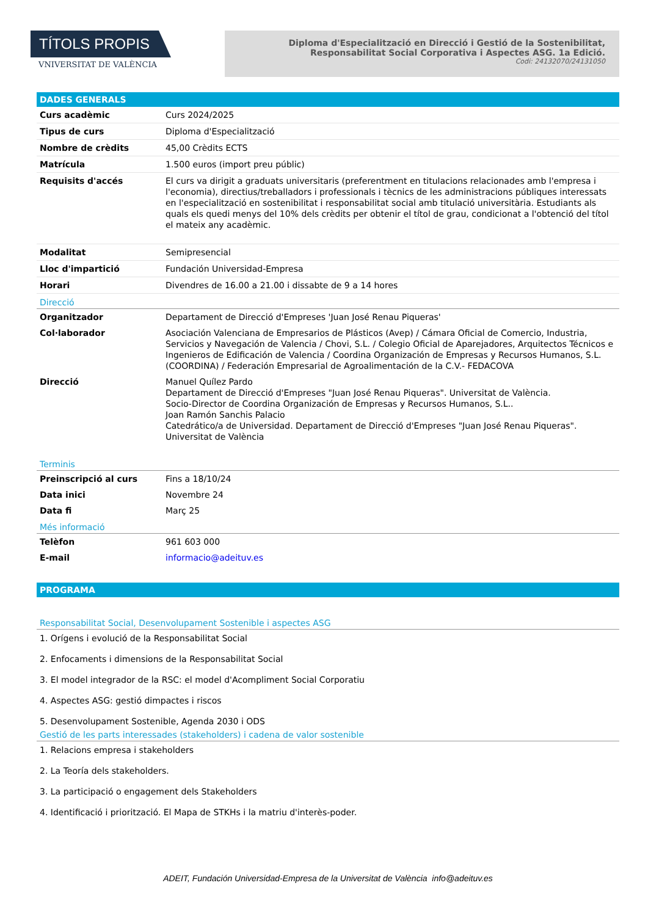TÍTOLS PROPIS
VNIVERSITAT DE VALÈNCIA
Diploma d'Especialització en Direcció i Gestió de la Sostenibilitat,
Responsabilitat Social Corporativa i Aspectes ASG. 1a Edició.
Codi: 24132070/24131050
DADES GENERALS
| Curs acadèmic | Curs 2024/2025 |
| Tipus de curs | Diploma d'Especialització |
| Nombre de crèdits | 45,00 Crèdits ECTS |
| Matrícula | 1.500 euros (import preu públic) |
| Requisits d'accés | El curs va dirigit a graduats universitaris (preferentment en titulacions relacionades amb l'empresa i l'economia), directius/treballadors i professionals i tècnics de les administracions públiques interessats en l'especialització en sostenibilitat i responsabilitat social amb titulació universitària. Estudiants als quals els quedi menys del 10% dels crèdits per obtenir el títol de grau, condicionat a l'obtenció del títol el mateix any acadèmic. |
| Modalitat | Semipresencial |
| Lloc d'impartició | Fundación Universidad-Empresa |
| Horari | Divendres de 16.00 a 21.00 i dissabte de 9 a 14 hores |
Direcció
| Organitzador | Departament de Direcció d'Empreses 'Juan José Renau Piqueras' |
| Col·laborador | Asociación Valenciana de Empresarios de Plásticos (Avep) / Cámara Oficial de Comercio, Industria, Servicios y Navegación de Valencia / Chovi, S.L. / Colegio Oficial de Aparejadores, Arquitectos Técnicos e Ingenieros de Edificación de Valencia / Coordina Organización de Empresas y Recursos Humanos, S.L. (COORDINA) / Federación Empresarial de Agroalimentación de la C.V.- FEDACOVA |
| Direcció | Manuel Quílez Pardo Departament de Direcció d'Empreses "Juan José Renau Piqueras". Universitat de València. Socio-Director de Coordina Organización de Empresas y Recursos Humanos, S.L.. Joan Ramón Sanchis Palacio Catedrático/a de Universidad. Departament de Direcció d'Empreses "Juan José Renau Piqueras". Universitat de València |
Terminis
| Preinscripció al curs | Fins a 18/10/24 |
| Data inici | Novembre 24 |
| Data fi | Març 25 |
Més informació
| Telèfon | 961 603 000 |
| E-mail | informacio@adeituv.es |
PROGRAMA
Responsabilitat Social, Desenvolupament Sostenible i aspectes ASG
1. Orígens i evolució de la Responsabilitat Social
2. Enfocaments i dimensions de la Responsabilitat Social
3. El model integrador de la RSC: el model d'Acompliment Social Corporatiu
4. Aspectes ASG: gestió dimpactes i riscos
5. Desenvolupament Sostenible, Agenda 2030 i ODS
Gestió de les parts interessades (stakeholders) i cadena de valor sostenible
1. Relacions empresa i stakeholders
2. La Teoría dels stakeholders.
3. La participació o engagement dels Stakeholders
4. Identificació i priorització. El Mapa de STKHs i la matriu d'interès-poder.
ADEIT, Fundación Universidad-Empresa de la Universitat de València info@adeituv.es